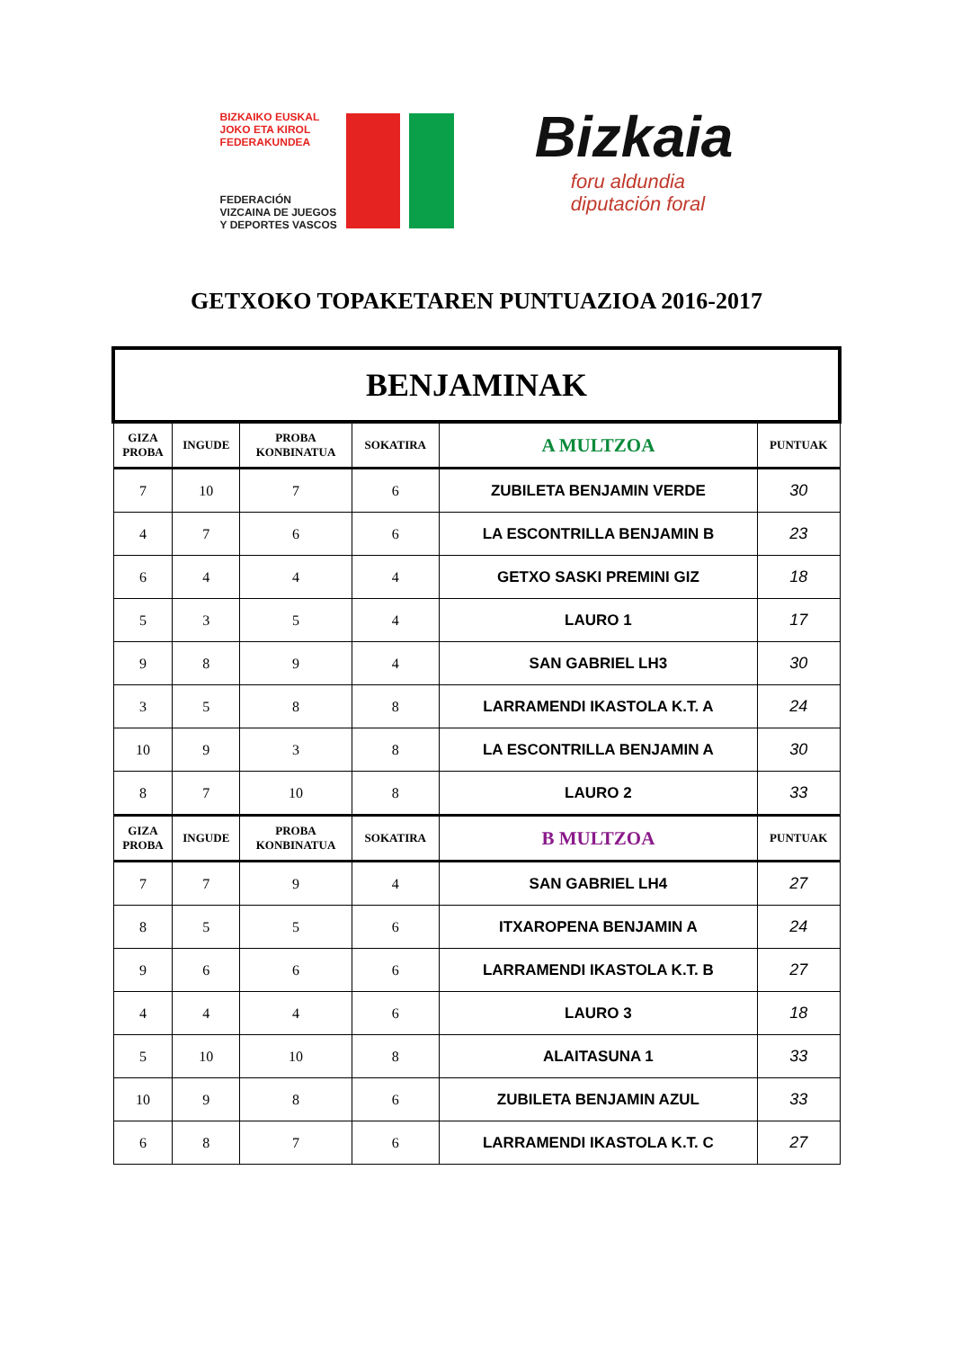BIZKAIKO EUSKAL
JOKO ETA KIROL
FEDERAKUNDEA
FEDERACIÓN
VIZCAINA DE JUEGOS
Y DEPORTES VASCOS
Bizkaia
foru aldundia
diputación foral
GETXOKO TOPAKETAREN PUNTUAZIOA 2016-2017
| BENJAMINAK | | | | | |
| GIZA PROBA | INGUDE | PROBA KONBINATUA | SOKATIRA | A MULTZOA | PUNTUAK |
| 7 | 10 | 7 | 6 | ZUBILETA BENJAMIN VERDE | 30 |
| 4 | 7 | 6 | 6 | LA ESCONTRILLA BENJAMIN B | 23 |
| 6 | 4 | 4 | 4 | GETXO SASKI PREMINI GIZ | 18 |
| 5 | 3 | 5 | 4 | LAURO 1 | 17 |
| 9 | 8 | 9 | 4 | SAN GABRIEL LH3 | 30 |
| 3 | 5 | 8 | 8 | LARRAMENDI IKASTOLA K.T. A | 24 |
| 10 | 9 | 3 | 8 | LA ESCONTRILLA BENJAMIN A | 30 |
| 8 | 7 | 10 | 8 | LAURO 2 | 33 |
| GIZA PROBA | INGUDE | PROBA KONBINATUA | SOKATIRA | B MULTZOA | PUNTUAK |
| 7 | 7 | 9 | 4 | SAN GABRIEL LH4 | 27 |
| 8 | 5 | 5 | 6 | ITXAROPENA BENJAMIN A | 24 |
| 9 | 6 | 6 | 6 | LARRAMENDI IKASTOLA K.T. B | 27 |
| 4 | 4 | 4 | 6 | LAURO 3 | 18 |
| 5 | 10 | 10 | 8 | ALAITASUNA 1 | 33 |
| 10 | 9 | 8 | 6 | ZUBILETA BENJAMIN AZUL | 33 |
| 6 | 8 | 7 | 6 | LARRAMENDI IKASTOLA K.T. C | 27 |